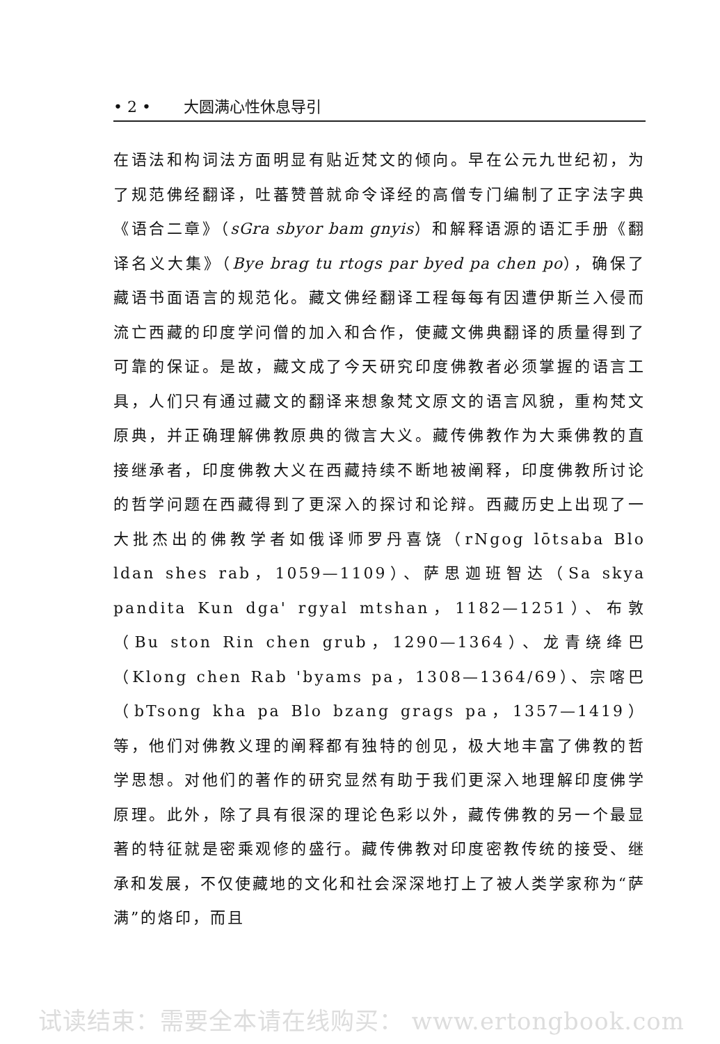• 2 • 大圆满心性休息导引
在语法和构词法方面明显有贴近梵文的倾向。早在公元九世纪初，为了规范佛经翻译，吐蕃赞普就命令译经的高僧专门编制了正字法字典《语合二章》（sGra sbyor bam gnyis）和解释语源的语汇手册《翻译名义大集》（Bye brag tu rtogs par byed pa chen po），确保了藏语书面语言的规范化。藏文佛经翻译工程每每有因遭伊斯兰入侵而流亡西藏的印度学问僧的加入和合作，使藏文佛典翻译的质量得到了可靠的保证。是故，藏文成了今天研究印度佛教者必须掌握的语言工具，人们只有通过藏文的翻译来想象梵文原文的语言风貌，重构梵文原典，并正确理解佛教原典的微言大义。藏传佛教作为大乘佛教的直接继承者，印度佛教大义在西藏持续不断地被阐释，印度佛教所讨论的哲学问题在西藏得到了更深入的探讨和论辩。西藏历史上出现了一大批杰出的佛教学者如俄译师罗丹喜饶（rNgog lōtsaba Blo ldan shes rab，1059—1109）、萨思迦班智达（Sa skya pandita Kun dga' rgyal mtshan，1182—1251）、布敦（Bu ston Rin chen grub，1290—1364）、龙青绕绛巴（Klong chen Rab 'byams pa，1308—1364/69）、宗喀巴（bTsong kha pa Blo bzang grags pa，1357—1419）等，他们对佛教义理的阐释都有独特的创见，极大地丰富了佛教的哲学思想。对他们的著作的研究显然有助于我们更深入地理解印度佛学原理。此外，除了具有很深的理论色彩以外，藏传佛教的另一个最显著的特征就是密乘观修的盛行。藏传佛教对印度密教传统的接受、继承和发展，不仅使藏地的文化和社会深深地打上了被人类学家称为“萨满”的烙印，而且
试读结束：需要全本请在线购买： www.ertongbook.com